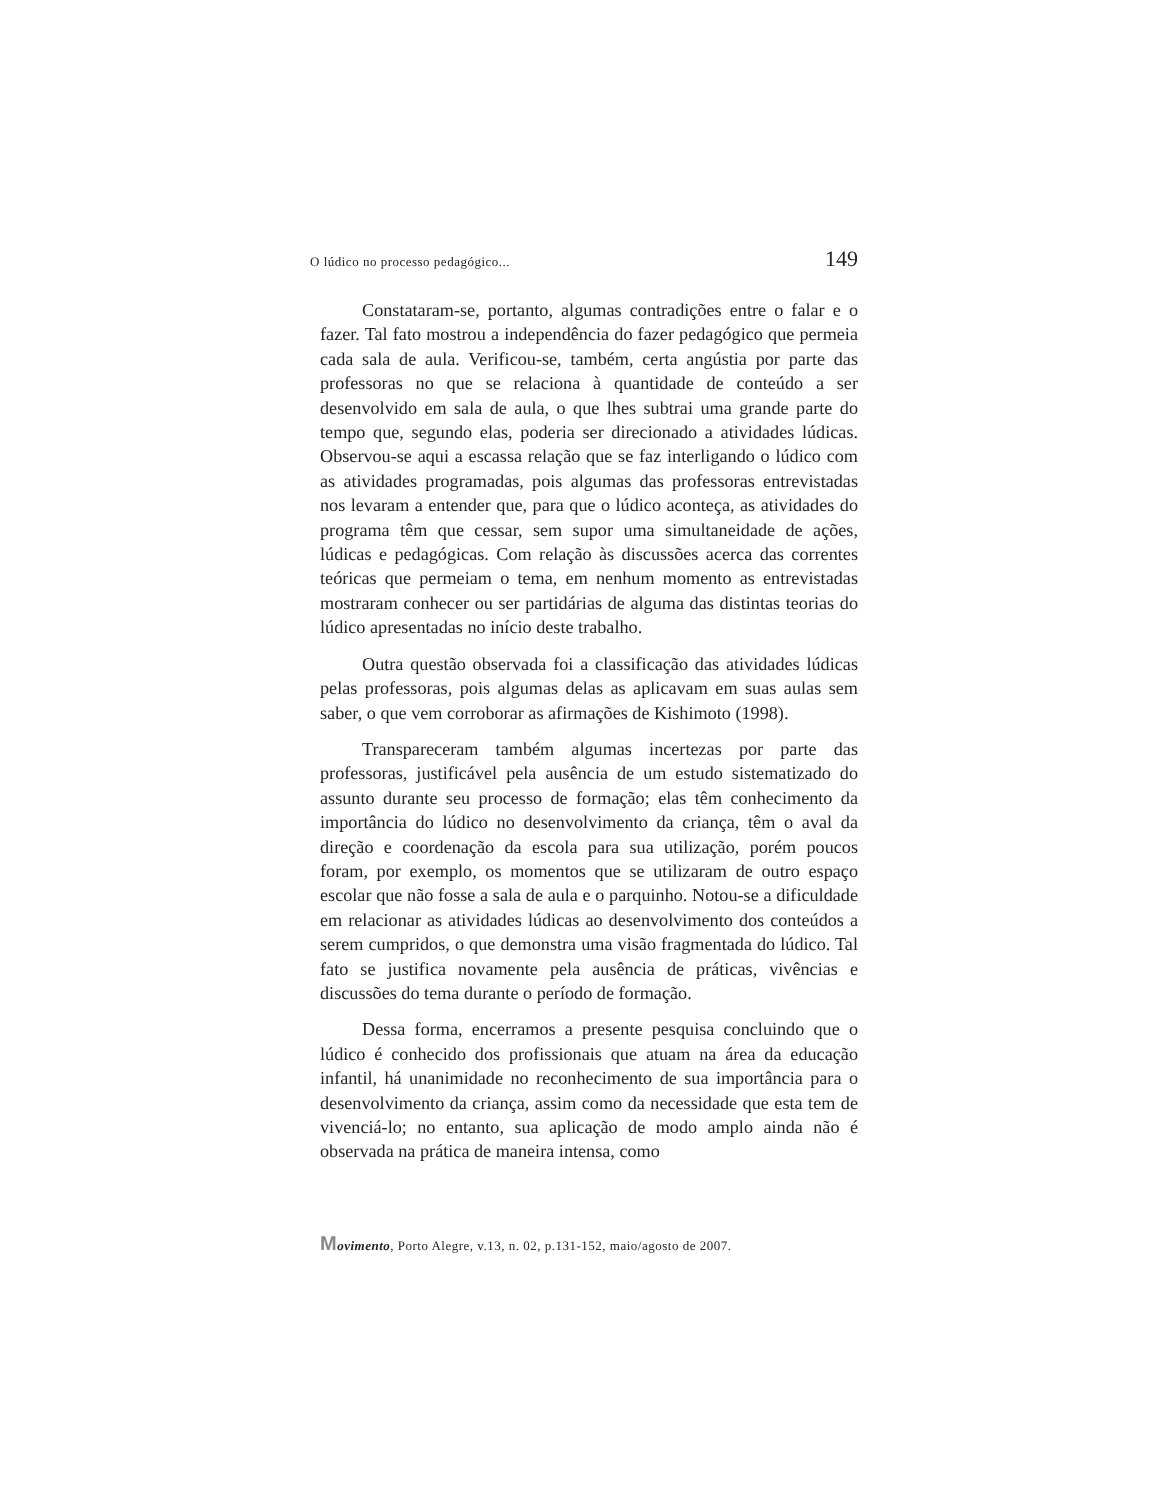O lúdico no processo pedagógico... 149
Constataram-se, portanto, algumas contradições entre o falar e o fazer. Tal fato mostrou a independência do fazer pedagógico que permeia cada sala de aula. Verificou-se, também, certa angústia por parte das professoras no que se relaciona à quantidade de conteúdo a ser desenvolvido em sala de aula, o que lhes subtrai uma grande parte do tempo que, segundo elas, poderia ser direcionado a atividades lúdicas. Observou-se aqui a escassa relação que se faz interligando o lúdico com as atividades programadas, pois algumas das professoras entrevistadas nos levaram a entender que, para que o lúdico aconteça, as atividades do programa têm que cessar, sem supor uma simultaneidade de ações, lúdicas e pedagógicas. Com relação às discussões acerca das correntes teóricas que permeiam o tema, em nenhum momento as entrevistadas mostraram conhecer ou ser partidárias de alguma das distintas teorias do lúdico apresentadas no início deste trabalho.
Outra questão observada foi a classificação das atividades lúdicas pelas professoras, pois algumas delas as aplicavam em suas aulas sem saber, o que vem corroborar as afirmações de Kishimoto (1998).
Transpareceram também algumas incertezas por parte das professoras, justificável pela ausência de um estudo sistematizado do assunto durante seu processo de formação; elas têm conhecimento da importância do lúdico no desenvolvimento da criança, têm o aval da direção e coordenação da escola para sua utilização, porém poucos foram, por exemplo, os momentos que se utilizaram de outro espaço escolar que não fosse a sala de aula e o parquinho. Notou-se a dificuldade em relacionar as atividades lúdicas ao desenvolvimento dos conteúdos a serem cumpridos, o que demonstra uma visão fragmentada do lúdico. Tal fato se justifica novamente pela ausência de práticas, vivências e discussões do tema durante o período de formação.
Dessa forma, encerramos a presente pesquisa concluindo que o lúdico é conhecido dos profissionais que atuam na área da educação infantil, há unanimidade no reconhecimento de sua importância para o desenvolvimento da criança, assim como da necessidade que esta tem de vivenciá-lo; no entanto, sua aplicação de modo amplo ainda não é observada na prática de maneira intensa, como
Movimento, Porto Alegre, v.13, n. 02, p.131-152, maio/agosto de 2007.